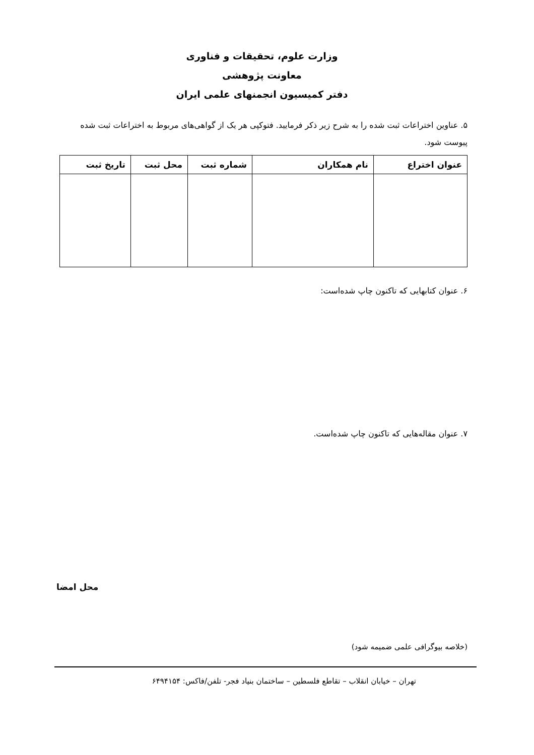وزارت علوم، تحقیقات و فناوری
معاونت پژوهشی
دفتر کمیسیون انجمنهای علمی ایران
۵. عناوین اختراعات ثبت شده را به شرح زیر ذکر فرمایید. فتوکپی هر یک از گواهی‌های مربوط به اختراعات ثبت شده پیوست شود.
| عنوان اختراع | نام همکاران | شماره ثبت | محل ثبت | تاریخ ثبت |
| --- | --- | --- | --- | --- |
۶. عنوان کتابهایی که تاکنون چاپ شده‌است:
۷. عنوان مقاله‌هایی که تاکنون چاپ شده‌است.
محل امضا
(خلاصه بیوگرافی علمی ضمیمه شود)
تهران – خیابان انقلاب – تقاطع فلسطین – ساختمان بنیاد فجر- تلفن/فاکس: ۶۴۹۴۱۵۴